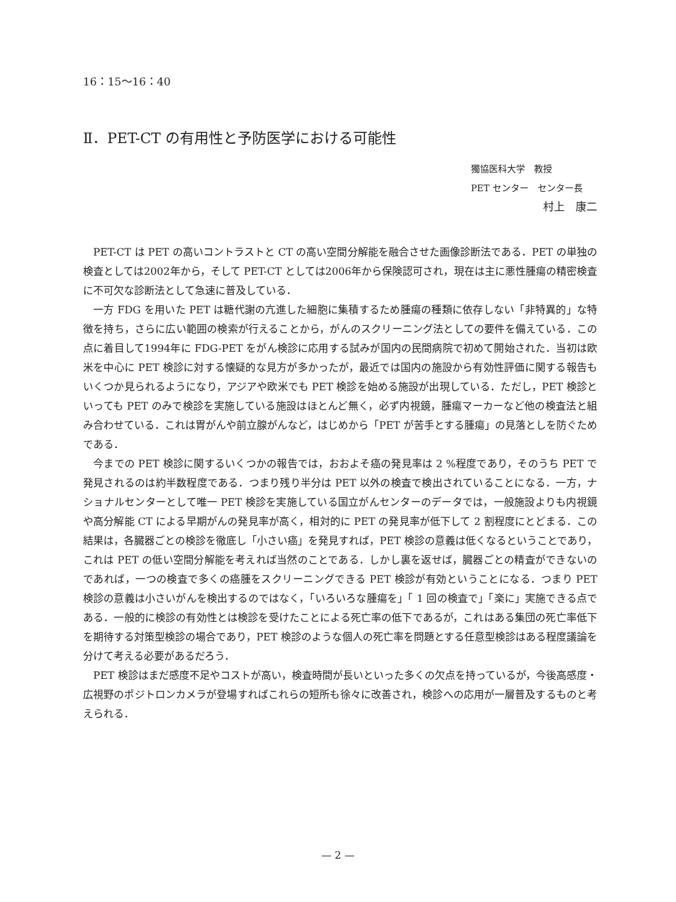16：15〜16：40
Ⅱ．PET-CT の有用性と予防医学における可能性
獨協医科大学　教授
PET センター　センター長
村上　康二
PET-CT は PET の高いコントラストと CT の高い空間分解能を融合させた画像診断法である．PET の単独の検査としては2002年から，そして PET-CT としては2006年から保険認可され，現在は主に悪性腫瘍の精密検査に不可欠な診断法として急速に普及している．
一方 FDG を用いた PET は糖代謝の亢進した細胞に集積するため腫瘍の種類に依存しない「非特異的」な特徴を持ち，さらに広い範囲の検索が行えることから，がんのスクリーニング法としての要件を備えている．この点に着目して1994年に FDG-PET をがん検診に応用する試みが国内の民間病院で初めて開始された．当初は欧米を中心に PET 検診に対する懐疑的な見方が多かったが，最近では国内の施設から有効性評価に関する報告もいくつか見られるようになり，アジアや欧米でも PET 検診を始める施設が出現している．ただし，PET 検診といっても PET のみで検診を実施している施設はほとんど無く，必ず内視鏡，腫瘍マーカーなど他の検査法と組み合わせている．これは胃がんや前立腺がんなど，はじめから「PET が苦手とする腫瘍」の見落としを防ぐためである．
今までの PET 検診に関するいくつかの報告では，おおよそ癌の発見率は 2 %程度であり，そのうち PET で発見されるのは約半数程度である．つまり残り半分は PET 以外の検査で検出されていることになる．一方，ナショナルセンターとして唯一 PET 検診を実施している国立がんセンターのデータでは，一般施設よりも内視鏡や高分解能 CT による早期がんの発見率が高く，相対的に PET の発見率が低下して 2 割程度にとどまる．この結果は，各臓器ごとの検診を徹底し「小さい癌」を発見すれば，PET 検診の意義は低くなるということであり，これは PET の低い空間分解能を考えれば当然のことである．しかし裏を返せば，臓器ごとの精査ができないのであれば，一つの検査で多くの癌腫をスクリーニングできる PET 検診が有効ということになる．つまり PET 検診の意義は小さいがんを検出するのではなく，「いろいろな腫瘍を」「 1 回の検査で」「楽に」実施できる点である．一般的に検診の有効性とは検診を受けたことによる死亡率の低下であるが，これはある集団の死亡率低下を期待する対策型検診の場合であり，PET 検診のような個人の死亡率を問題とする任意型検診はある程度議論を分けて考える必要があるだろう．
PET 検診はまだ感度不足やコストが高い，検査時間が長いといった多くの欠点を持っているが，今後高感度・広視野のポジトロンカメラが登場すればこれらの短所も徐々に改善され，検診への応用が一層普及するものと考えられる．
— 2 —